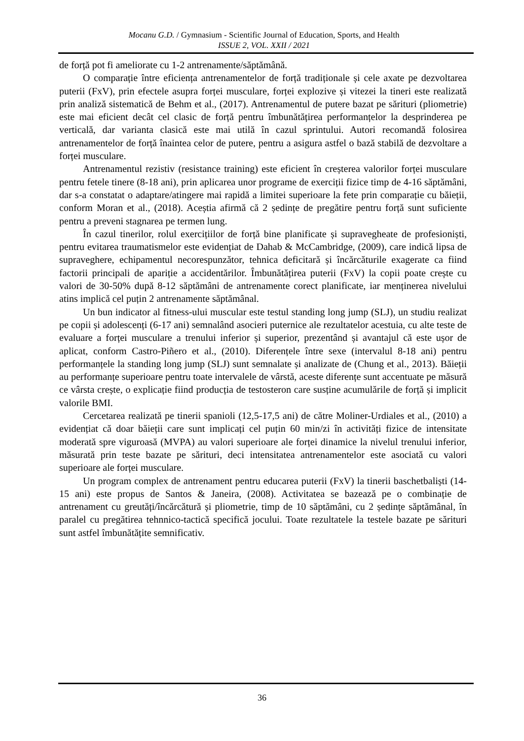Mocanu G.D. / Gymnasium - Scientific Journal of Education, Sports, and Health
ISSUE 2, VOL. XXII / 2021
de forță pot fi ameliorate cu 1-2 antrenamente/săptămână.
O comparație între eficiența antrenamentelor de forță tradiționale și cele axate pe dezvoltarea puterii (FxV), prin efectele asupra forței musculare, forței explozive și vitezei la tineri este realizată prin analiză sistematică de Behm et al., (2017). Antrenamentul de putere bazat pe sărituri (pliometrie) este mai eficient decât cel clasic de forță pentru îmbunătățirea performanțelor la desprinderea pe verticală, dar varianta clasică este mai utilă în cazul sprintului. Autori recomandă folosirea antrenamentelor de forță înaintea celor de putere, pentru a asigura astfel o bază stabilă de dezvoltare a forței musculare.
Antrenamentul rezistiv (resistance training) este eficient în creșterea valorilor forței musculare pentru fetele tinere (8-18 ani), prin aplicarea unor programe de exerciții fizice timp de 4-16 săptămâni, dar s-a constatat o adaptare/atingere mai rapidă a limitei superioare la fete prin comparație cu băieții, conform Moran et al., (2018). Aceștia afirmă că 2 ședințe de pregătire pentru forță sunt suficiente pentru a preveni stagnarea pe termen lung.
În cazul tinerilor, rolul exercițiilor de forță bine planificate și supravegheate de profesioniști, pentru evitarea traumatismelor este evidențiat de Dahab & McCambridge, (2009), care indică lipsa de supraveghere, echipamentul necorespunzător, tehnica deficitară și încărcăturile exagerate ca fiind factorii principali de apariție a accidentărilor. Îmbunătățirea puterii (FxV) la copii poate crește cu valori de 30-50% după 8-12 săptămâni de antrenamente corect planificate, iar menținerea nivelului atins implică cel puțin 2 antrenamente săptămânal.
Un bun indicator al fitness-ului muscular este testul standing long jump (SLJ), un studiu realizat pe copii și adolescenți (6-17 ani) semnalând asocieri puternice ale rezultatelor acestuia, cu alte teste de evaluare a forței musculare a trenului inferior și superior, prezentând și avantajul că este ușor de aplicat, conform Castro-Piñero et al., (2010). Diferențele între sexe (intervalul 8-18 ani) pentru performanțele la standing long jump (SLJ) sunt semnalate și analizate de (Chung et al., 2013). Băieții au performanțe superioare pentru toate intervalele de vârstă, aceste diferențe sunt accentuate pe măsură ce vârsta crește, o explicație fiind producția de testosteron care susține acumulările de forță și implicit valorile BMI.
Cercetarea realizată pe tinerii spanioli (12,5-17,5 ani) de către Moliner-Urdiales et al., (2010) a evidențiat că doar băieții care sunt implicați cel puțin 60 min/zi în activități fizice de intensitate moderată spre viguroasă (MVPA) au valori superioare ale forței dinamice la nivelul trenului inferior, măsurată prin teste bazate pe sărituri, deci intensitatea antrenamentelor este asociată cu valori superioare ale forței musculare.
Un program complex de antrenament pentru educarea puterii (FxV) la tinerii baschetbaliști (14-15 ani) este propus de Santos & Janeira, (2008). Activitatea se bazează pe o combinație de antrenament cu greutăți/încărcătură și pliometrie, timp de 10 săptămâni, cu 2 ședințe săptămânal, în paralel cu pregătirea tehnnico-tactică specifică jocului. Toate rezultatele la testele bazate pe sărituri sunt astfel îmbunătățite semnificativ.
36